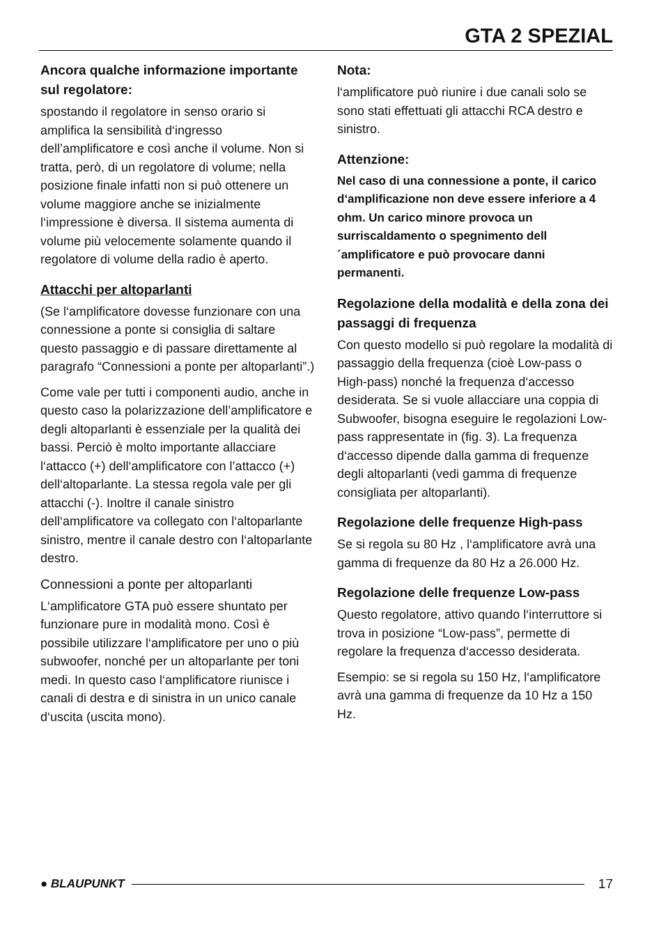GTA 2 SPEZIAL
Ancora qualche informazione importante sul regolatore:
spostando il regolatore in senso orario si amplifica la sensibilità d‘ingresso dell’amplificatore e così anche il volume. Non si tratta, però, di un regolatore di volume; nella posizione finale infatti non si può ottenere un volume maggiore anche se inizialmente l‘impressione è diversa. Il sistema aumenta di volume più velocemente solamente quando il regolatore di volume della radio è aperto.
Attacchi per altoparlanti
(Se l‘amplificatore dovesse funzionare con una connessione a ponte si consiglia di saltare questo passaggio e di passare direttamente al paragrafo “Connessioni a ponte per altoparlanti”.)
Come vale per tutti i componenti audio, anche in questo caso la polarizzazione dell’amplificatore e degli altoparlanti è essenziale per la qualità dei bassi. Perciò è molto importante allacciare l‘attacco (+) dell‘amplificatore con l’attacco (+) dell‘altoparlante. La stessa regola vale per gli attacchi (-). Inoltre il canale sinistro dell‘amplificatore va collegato con l‘altoparlante sinistro, mentre il canale destro con l‘altoparlante destro.
Connessioni a ponte per altoparlanti
L‘amplificatore GTA può essere shuntato per funzionare pure in modalità mono. Così è possibile utilizzare l‘amplificatore per uno o più subwoofer, nonché per un altoparlante per toni medi. In questo caso l‘amplificatore riunisce i canali di destra e di sinistra in un unico canale d‘uscita (uscita mono).
Nota:
l‘amplificatore può riunire i due canali solo se sono stati effettuati gli attacchi RCA destro e sinistro.
Attenzione:
Nel caso di una connessione a ponte, il carico d‘amplificazione non deve essere inferiore a 4 ohm. Un carico minore provoca un surriscaldamento o spegnimento dell´amplificatore e può provocare danni permanenti.
Regolazione della modalità e della zona dei passaggi di frequenza
Con questo modello si può regolare la modalità di passaggio della frequenza (cioè Low-pass o High-pass) nonché la frequenza d‘accesso desiderata. Se si vuole allacciare una coppia di Subwoofer, bisogna eseguire le regolazioni Low-pass rappresentate in (fig. 3). La frequenza d‘accesso dipende dalla gamma di frequenze degli altoparlanti (vedi gamma di frequenze consigliata per altoparlanti).
Regolazione delle frequenze High-pass
Se si regola su 80 Hz , l‘amplificatore avrà una gamma di frequenze da 80 Hz a 26.000 Hz.
Regolazione delle frequenze Low-pass
Questo regolatore, attivo quando l‘interruttore si trova in posizione “Low-pass”, permette di regolare la frequenza d‘accesso desiderata.
Esempio: se si regola su 150 Hz, l‘amplificatore avrà una gamma di frequenze da 10 Hz a 150 Hz.
● BLAUPUNKT 17